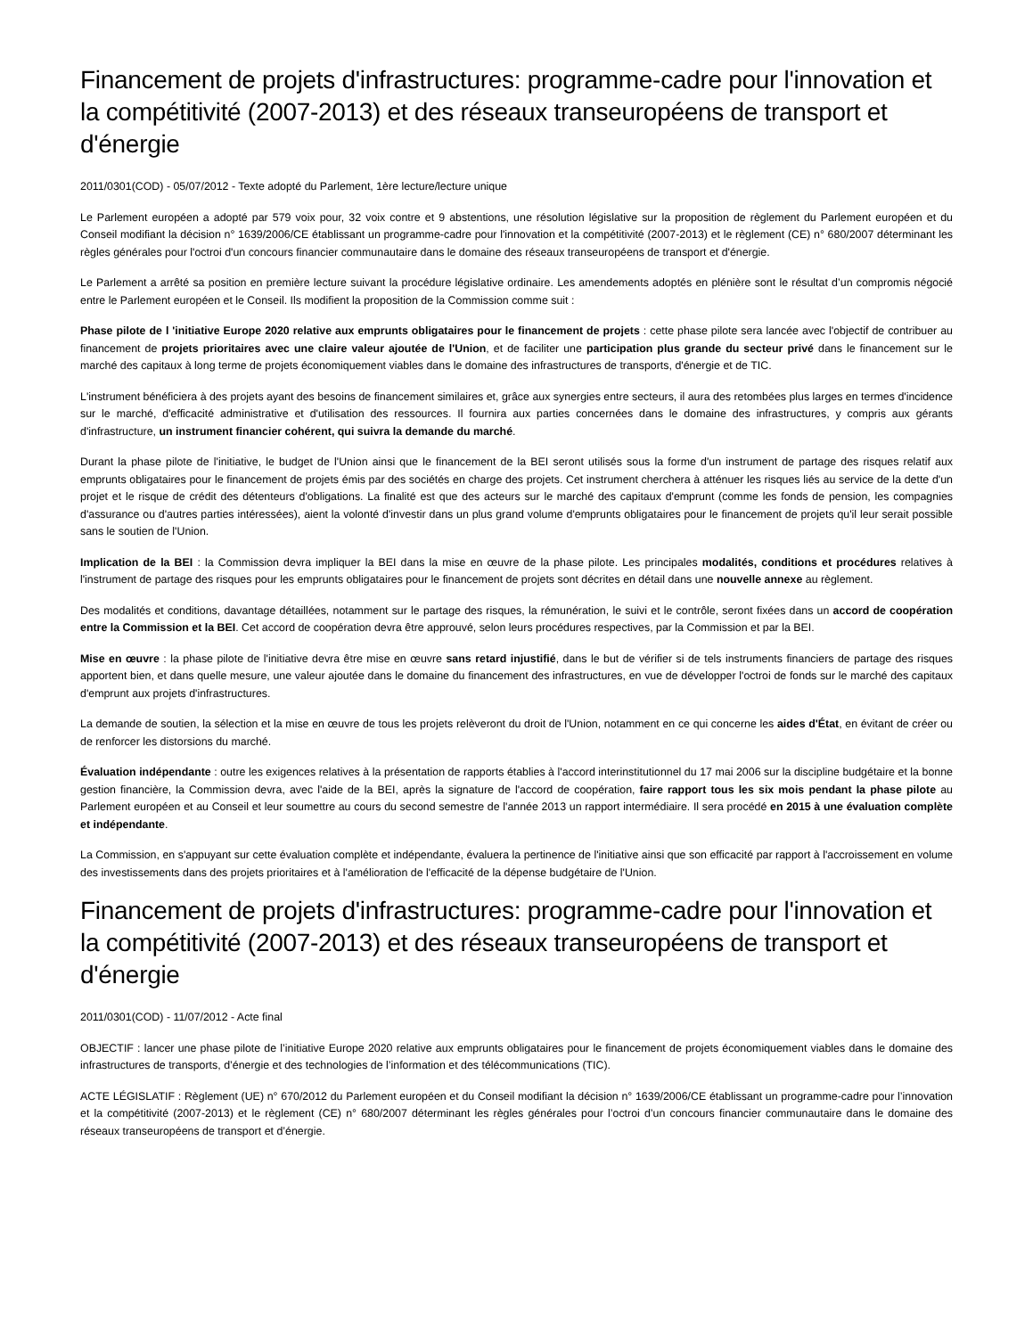Financement de projets d'infrastructures: programme-cadre pour l'innovation et la compétitivité (2007-2013) et des réseaux transeuropéens de transport et d'énergie
2011/0301(COD) - 05/07/2012 - Texte adopté du Parlement, 1ère lecture/lecture unique
Le Parlement européen a adopté par 579 voix pour, 32 voix contre et 9 abstentions, une résolution législative sur la proposition de règlement du Parlement européen et du Conseil modifiant la décision n° 1639/2006/CE établissant un programme-cadre pour l'innovation et la compétitivité (2007-2013) et le règlement (CE) n° 680/2007 déterminant les règles générales pour l'octroi d'un concours financier communautaire dans le domaine des réseaux transeuropéens de transport et d'énergie.
Le Parlement a arrêté sa position en première lecture suivant la procédure législative ordinaire. Les amendements adoptés en plénière sont le résultat d’un compromis négocié entre le Parlement européen et le Conseil. Ils modifient la proposition de la Commission comme suit :
Phase pilote de l 'initiative Europe 2020 relative aux emprunts obligataires pour le financement de projets : cette phase pilote sera lancée avec l'objectif de contribuer au financement de projets prioritaires avec une claire valeur ajoutée de l'Union, et de faciliter une participation plus grande du secteur privé dans le financement sur le marché des capitaux à long terme de projets économiquement viables dans le domaine des infrastructures de transports, d'énergie et de TIC.
L'instrument bénéficiera à des projets ayant des besoins de financement similaires et, grâce aux synergies entre secteurs, il aura des retombées plus larges en termes d'incidence sur le marché, d'efficacité administrative et d'utilisation des ressources. Il fournira aux parties concernées dans le domaine des infrastructures, y compris aux gérants d'infrastructure, un instrument financier cohérent, qui suivra la demande du marché.
Durant la phase pilote de l'initiative, le budget de l'Union ainsi que le financement de la BEI seront utilisés sous la forme d'un instrument de partage des risques relatif aux emprunts obligataires pour le financement de projets émis par des sociétés en charge des projets. Cet instrument cherchera à atténuer les risques liés au service de la dette d'un projet et le risque de crédit des détenteurs d'obligations. La finalité est que des acteurs sur le marché des capitaux d'emprunt (comme les fonds de pension, les compagnies d'assurance ou d'autres parties intéressées), aient la volonté d'investir dans un plus grand volume d'emprunts obligataires pour le financement de projets qu'il leur serait possible sans le soutien de l'Union.
Implication de la BEI : la Commission devra impliquer la BEI dans la mise en œuvre de la phase pilote. Les principales modalités, conditions et procédures relatives à l'instrument de partage des risques pour les emprunts obligataires pour le financement de projets sont décrites en détail dans une nouvelle annexe au règlement.
Des modalités et conditions, davantage détaillées, notamment sur le partage des risques, la rémunération, le suivi et le contrôle, seront fixées dans un accord de coopération entre la Commission et la BEI. Cet accord de coopération devra être approuvé, selon leurs procédures respectives, par la Commission et par la BEI.
Mise en œuvre : la phase pilote de l'initiative devra être mise en œuvre sans retard injustifié, dans le but de vérifier si de tels instruments financiers de partage des risques apportent bien, et dans quelle mesure, une valeur ajoutée dans le domaine du financement des infrastructures, en vue de développer l'octroi de fonds sur le marché des capitaux d'emprunt aux projets d'infrastructures.
La demande de soutien, la sélection et la mise en œuvre de tous les projets relèveront du droit de l'Union, notamment en ce qui concerne les aides d'État, en évitant de créer ou de renforcer les distorsions du marché.
Évaluation indépendante : outre les exigences relatives à la présentation de rapports établies à l'accord interinstitutionnel du 17 mai 2006 sur la discipline budgétaire et la bonne gestion financière, la Commission devra, avec l'aide de la BEI, après la signature de l'accord de coopération, faire rapport tous les six mois pendant la phase pilote au Parlement européen et au Conseil et leur soumettre au cours du second semestre de l'année 2013 un rapport intermédiaire. Il sera procédé en 2015 à une évaluation complète et indépendante.
La Commission, en s'appuyant sur cette évaluation complète et indépendante, évaluera la pertinence de l'initiative ainsi que son efficacité par rapport à l'accroissement en volume des investissements dans des projets prioritaires et à l'amélioration de l'efficacité de la dépense budgétaire de l'Union.
Financement de projets d'infrastructures: programme-cadre pour l'innovation et la compétitivité (2007-2013) et des réseaux transeuropéens de transport et d'énergie
2011/0301(COD) - 11/07/2012 - Acte final
OBJECTIF : lancer une phase pilote de l’initiative Europe 2020 relative aux emprunts obligataires pour le financement de projets économiquement viables dans le domaine des infrastructures de transports, d’énergie et des technologies de l’information et des télécommunications (TIC).
ACTE LÉGISLATIF : Règlement (UE) n° 670/2012 du Parlement européen et du Conseil modifiant la décision n° 1639/2006/CE établissant un programme-cadre pour l’innovation et la compétitivité (2007-2013) et le règlement (CE) n° 680/2007 déterminant les règles générales pour l’octroi d’un concours financier communautaire dans le domaine des réseaux transeuropéens de transport et d’énergie.